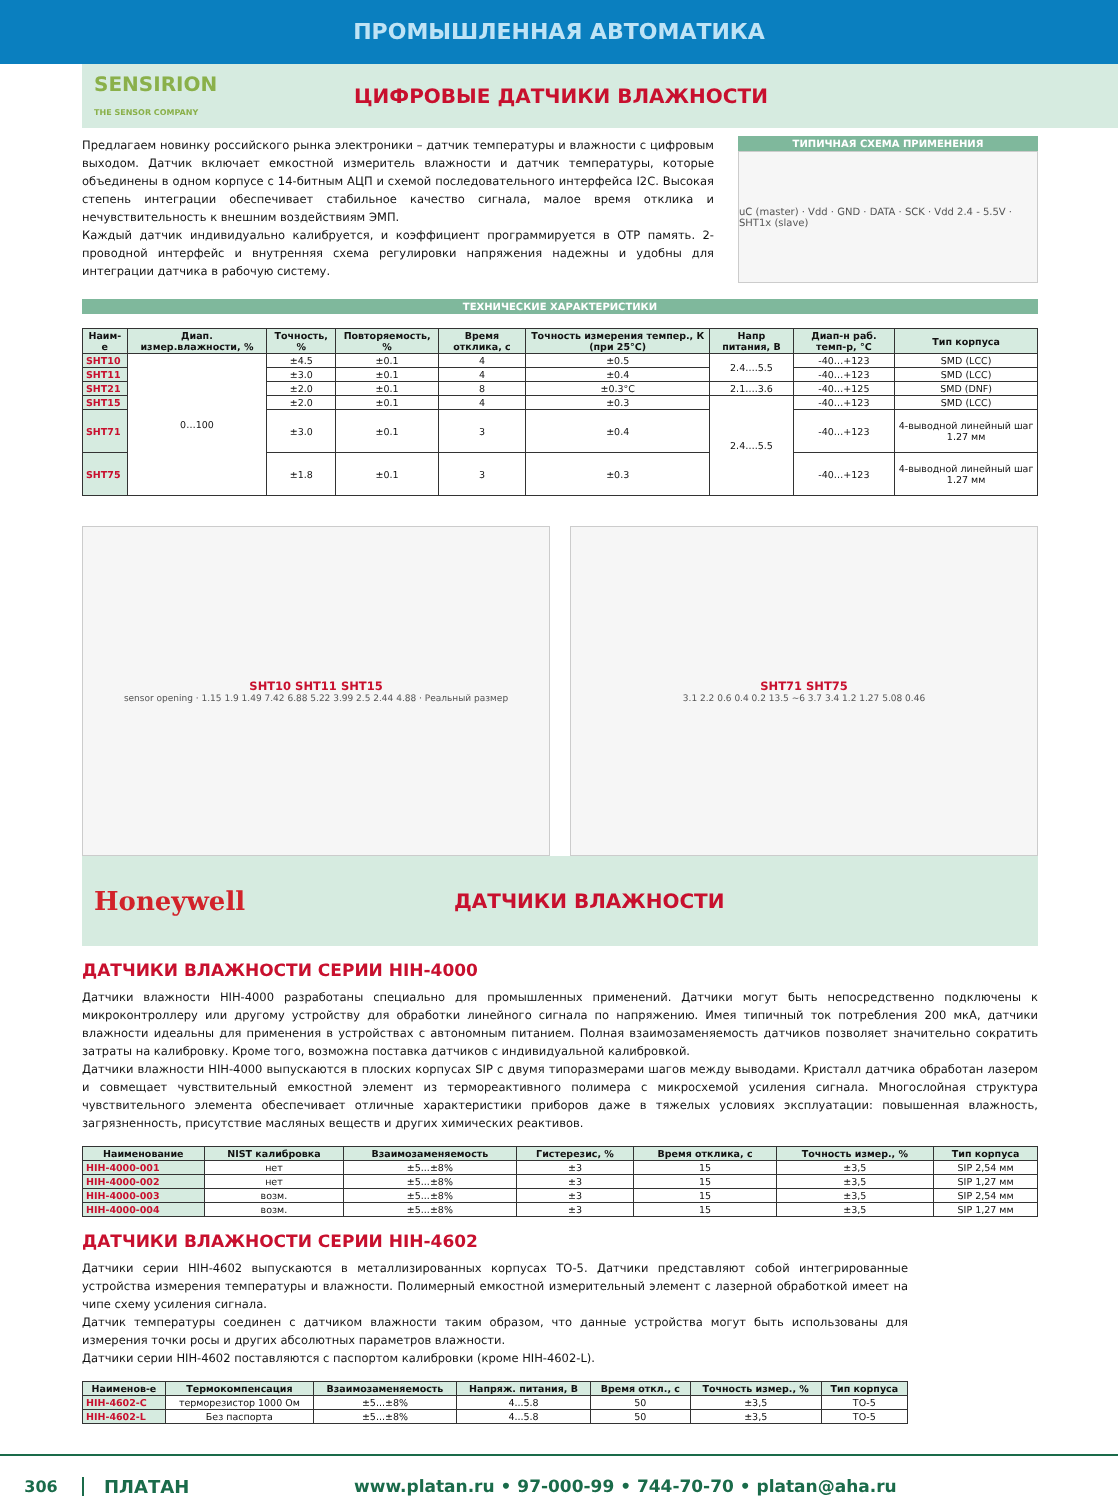ПРОМЫШЛЕННАЯ АВТОМАТИКА
SENSIRION
THE SENSOR COMPANY
ЦИФРОВЫЕ ДАТЧИКИ ВЛАЖНОСТИ
Предлагаем новинку российского рынка электроники – датчик температуры и влажности с цифровым выходом. Датчик включает емкостной измеритель влажности и датчик температуры, которые объединены в одном корпусе с 14-битным АЦП и схемой последовательного интерфейса I2C. Высокая степень интеграции обеспечивает стабильное качество сигнала, малое время отклика и нечувствительность к внешним воздействиям ЭМП.
Каждый датчик индивидуально калибруется, и коэффициент программируется в OTP память. 2-проводной интерфейс и внутренняя схема регулировки напряжения надежны и удобны для интеграции датчика в рабочую систему.
ТИПИЧНАЯ СХЕМА ПРИМЕНЕНИЯ
uC (master) · Vdd · GND · DATA · SCK · Vdd 2.4 - 5.5V · SHT1x (slave)
ТЕХНИЧЕСКИЕ ХАРАКТЕРИСТИКИ
| Наим-е | Диап. измер.влажности, % | Точность, % | Повторяемость, % | Время отклика, с | Точность измерения темпер., К (при 25°C) | Напр питания, В | Диап-н раб. темп-р, °C | Тип корпуса |
| --- | --- | --- | --- | --- | --- | --- | --- | --- |
| SHT10 | 0…100 | ±4.5 | ±0.1 | 4 | ±0.5 | 2.4….5.5 | -40…+123 | SMD (LCC) |
| SHT11 | | ±3.0 | ±0.1 | 4 | ±0.4 | | -40…+123 | SMD (LCC) |
| SHT21 | | ±2.0 | ±0.1 | 8 | ±0.3°C | 2.1….3.6 | -40…+125 | SMD (DNF) |
| SHT15 | | ±2.0 | ±0.1 | 4 | ±0.3 | 2.4….5.5 | -40…+123 | SMD (LCC) |
| SHT71 | | ±3.0 | ±0.1 | 3 | ±0.4 | | -40…+123 | 4-выводной линейный шаг 1.27 мм |
| SHT75 | | ±1.8 | ±0.1 | 3 | ±0.3 | | -40…+123 | 4-выводной линейный шаг 1.27 мм |
SHT10 SHT11 SHT15
sensor opening · 1.15 1.9 1.49 7.42 6.88 5.22 3.99 2.5 2.44 4.88 · Реальный размер
SHT71 SHT75
3.1 2.2 0.6 0.4 0.2 13.5 ~6 3.7 3.4 1.2 1.27 5.08 0.46
Honeywell
ДАТЧИКИ ВЛАЖНОСТИ
ДАТЧИКИ ВЛАЖНОСТИ СЕРИИ HIH-4000
Датчики влажности HIH-4000 разработаны специально для промышленных применений. Датчики могут быть непосредственно подключены к микроконтроллеру или другому устройству для обработки линейного сигнала по напряжению. Имея типичный ток потребления 200 мкА, датчики влажности идеальны для применения в устройствах с автономным питанием. Полная взаимозаменяемость датчиков позволяет значительно сократить затраты на калибровку. Кроме того, возможна поставка датчиков с индивидуальной калибровкой.
Датчики влажности HIH-4000 выпускаются в плоских корпусах SIP с двумя типоразмерами шагов между выводами. Кристалл датчика обработан лазером и совмещает чувствительный емкостной элемент из термореактивного полимера с микросхемой усиления сигнала. Многослойная структура чувствительного элемента обеспечивает отличные характеристики приборов даже в тяжелых условиях эксплуатации: повышенная влажность, загрязненность, присутствие масляных веществ и других химических реактивов.
| Наименование | NIST калибровка | Взаимозаменяемость | Гистерезис, % | Время отклика, с | Точность измер., % | Тип корпуса |
| --- | --- | --- | --- | --- | --- | --- |
| HIH-4000-001 | нет | ±5...±8% | ±3 | 15 | ±3,5 | SIP 2,54 мм |
| HIH-4000-002 | нет | ±5...±8% | ±3 | 15 | ±3,5 | SIP 1,27 мм |
| HIH-4000-003 | возм. | ±5...±8% | ±3 | 15 | ±3,5 | SIP 2,54 мм |
| HIH-4000-004 | возм. | ±5...±8% | ±3 | 15 | ±3,5 | SIP 1,27 мм |
ДАТЧИКИ ВЛАЖНОСТИ СЕРИИ HIH-4602
Датчики серии HIH-4602 выпускаются в металлизированных корпусах ТО-5. Датчики представляют собой интегрированные устройства измерения температуры и влажности. Полимерный емкостной измерительный элемент с лазерной обработкой имеет на чипе схему усиления сигнала.
Датчик температуры соединен с датчиком влажности таким образом, что данные устройства могут быть использованы для измерения точки росы и других абсолютных параметров влажности.
Датчики серии HIH-4602 поставляются с паспортом калибровки (кроме HIH-4602-L).
| Наименов-е | Термокомпенсация | Взаимозаменяемость | Напряж. питания, В | Время откл., с | Точность измер., % | Тип корпуса |
| --- | --- | --- | --- | --- | --- | --- |
| HIH-4602-C | терморезистор 1000 Ом | ±5...±8% | 4...5.8 | 50 | ±3,5 | TO-5 |
| HIH-4602-L | Без паспорта | ±5...±8% | 4...5.8 | 50 | ±3,5 | TO-5 |
306 ПЛАТАН www.platan.ru • 97-000-99 • 744-70-70 • platan@aha.ru